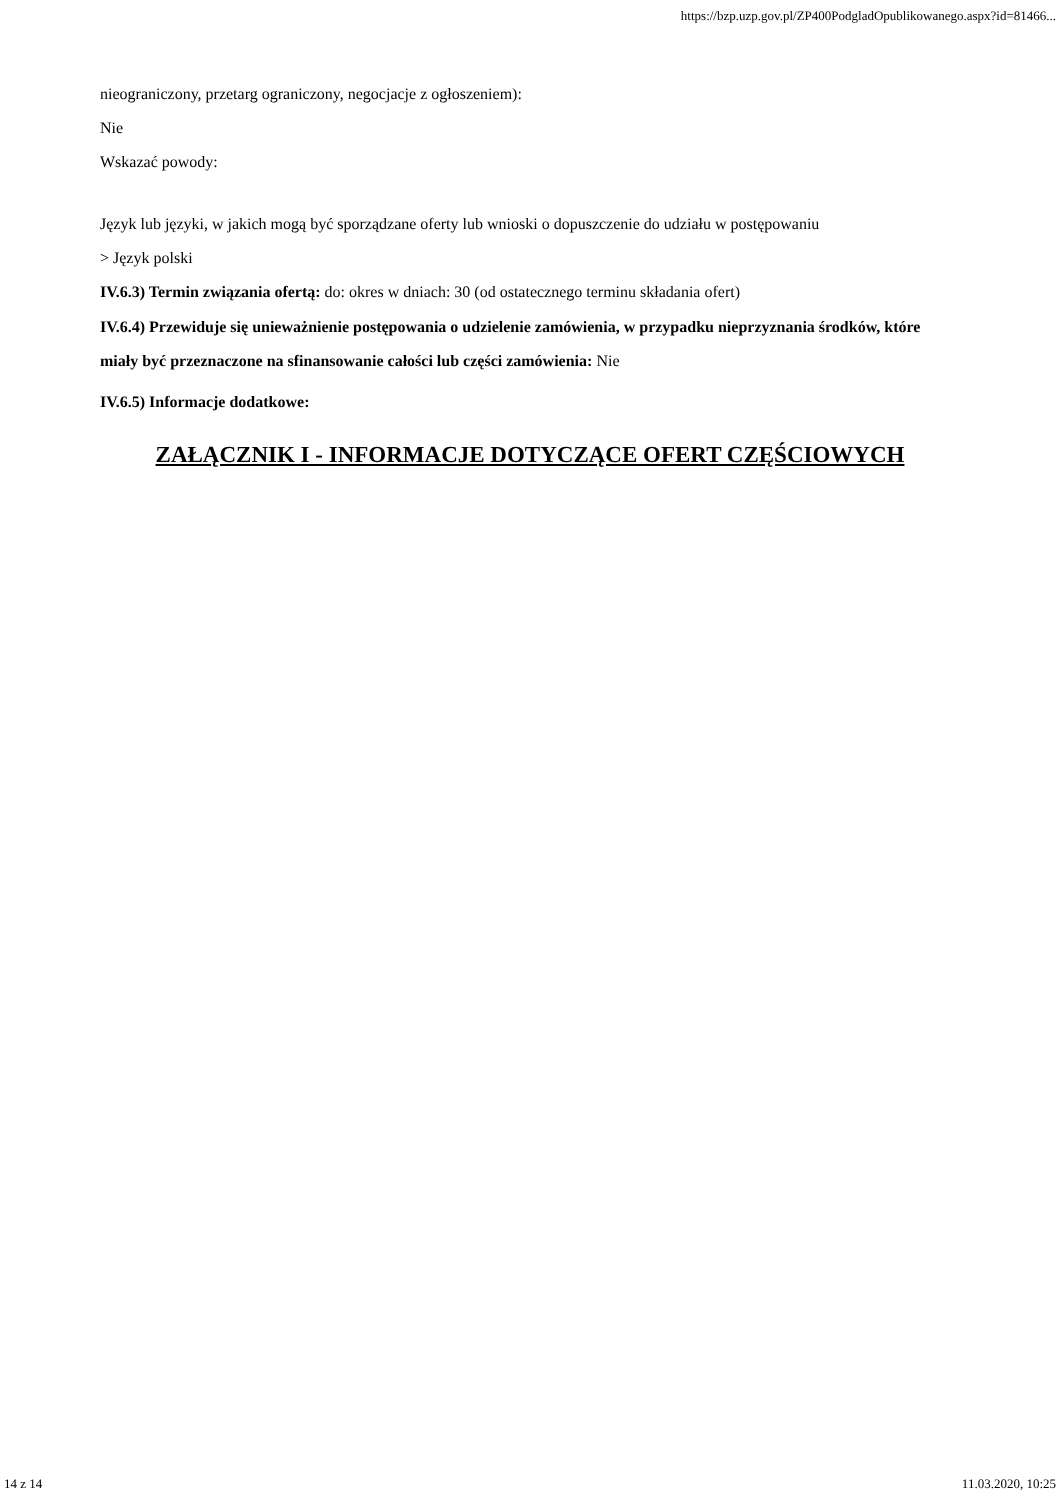https://bzp.uzp.gov.pl/ZP400PodgladOpublikowanego.aspx?id=81466...
nieograniczony, przetarg ograniczony, negocjacje z ogłoszeniem):
Nie
Wskazać powody:
Język lub języki, w jakich mogą być sporządzane oferty lub wnioski o dopuszczenie do udziału w postępowaniu
> Język polski
IV.6.3) Termin związania ofertą: do: okres w dniach: 30 (od ostatecznego terminu składania ofert)
IV.6.4) Przewiduje się unieważnienie postępowania o udzielenie zamówienia, w przypadku nieprzyznania środków, które miały być przeznaczone na sfinansowanie całości lub części zamówienia: Nie
IV.6.5) Informacje dodatkowe:
ZAŁĄCZNIK I - INFORMACJE DOTYCZĄCE OFERT CZĘŚCIOWYCH
14 z 14 11.03.2020, 10:25